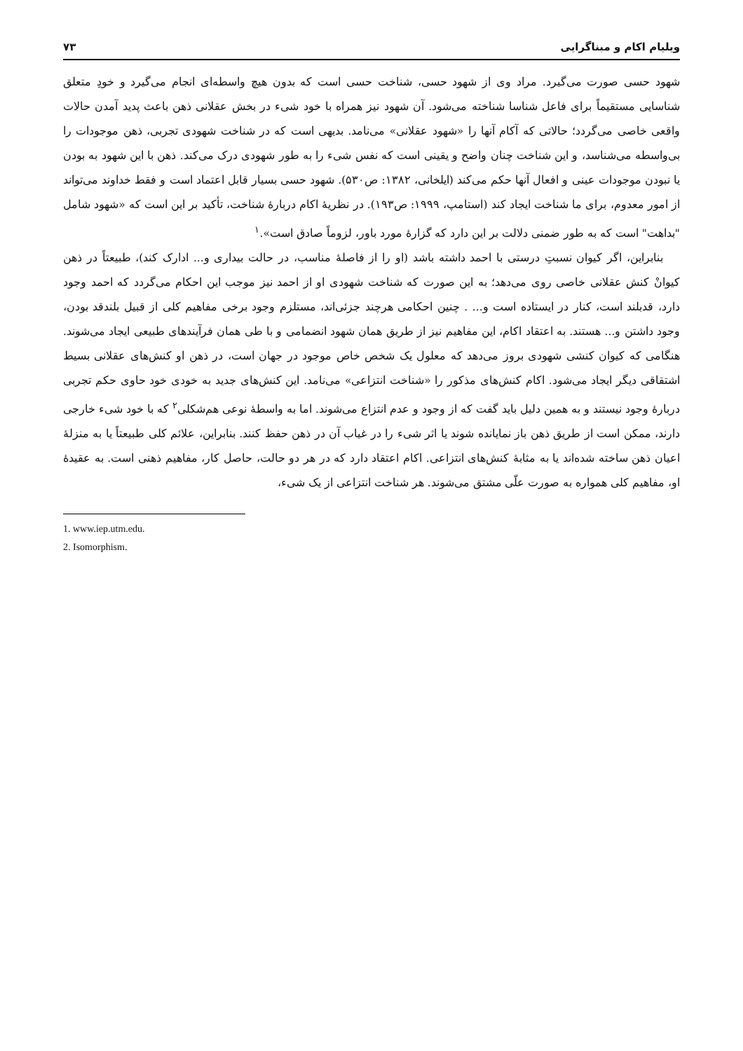ویلیام اکام و مبناگرایی ۷۳
شهود حسی صورت می‌گیرد. مراد وی از شهود حسی، شناخت حسی است که بدون هیچ واسطه‌ای انجام می‌گیرد و خودِ متعلق شناسایی مستقیماً برای فاعل شناسا شناخته می‌شود. آن شهود نیز همراه با خود شیء در بخش عقلانی ذهن باعث پدید آمدن حالات واقعی خاصی می‌گردد؛ حالاتی که آکام آنها را «شهود عقلانی» می‌نامد. بدیهی است که در شناخت شهودی تجربی، ذهن موجودات را بی‌واسطه می‌شناسد، و این شناخت چنان واضح و یقینی است که نفس شیء را به طور شهودی درک می‌کند. ذهن با این شهود به بودن یا نبودن موجودات عینی و افعال آنها حکم می‌کند (ایلخانی، ۱۳۸۲: ص۵۳۰). شهود حسی بسیار قابل اعتماد است و فقط خداوند می‌تواند از امور معدوم، برای ما شناخت ایجاد کند (استامپ، ۱۹۹۹: ص۱۹۳). در نظریهٔ اکام دربارهٔ شناخت، تأکید بر این است که «شهود شامل "بداهت" است که به طور ضمنی دلالت بر این دارد که گزارهٔ مورد باور، لزوماً صادق است».<sup>۱</sup>
بنابراین، اگر کیوان نسبتِ درستی با احمد داشته باشد (او را از فاصلهٔ مناسب، در حالت بیداری و... ادارک کند)، طبیعتاً در ذهن کیوانْ کنش عقلانی خاصی روی می‌دهد؛ به این صورت که شناخت شهودی او از احمد نیز موجب این احکام می‌گردد که احمد وجود دارد، قدبلند است، کنار در ایستاده است و... . چنین احکامی هرچند جزئی‌اند، مستلزم وجود برخی مفاهیم کلی از قبیل بلندقد بودن، وجود داشتن و... هستند. به اعتقاد اکام، این مفاهیم نیز از طریق همان شهود انضمامی و با طی همان فرآیندهای طبیعی ایجاد می‌شوند. هنگامی که کیوان کنشی شهودی بروز می‌دهد که معلول یک شخص خاص موجود در جهان است، در ذهن او کنش‌های عقلانی بسیط اشتقاقی دیگر ایجاد می‌شود. اکام کنش‌های مذکور را «شناخت انتزاعی» می‌نامد. این کنش‌های جدید به خودی خود حاوی حکم تجربی دربارهٔ وجود نیستند و به همین دلیل باید گفت که از وجود و عدم انتزاع می‌شوند. اما به واسطهٔ نوعی هم‌شکلی<sup>۲</sup> که با خود شیء خارجی دارند، ممکن است از طریق ذهن باز نمایانده شوند یا اثر شیء را در غیاب آن در ذهن حفظ کنند. بنابراین، علائم کلی طبیعتاً یا به منزلهٔ اعیان ذهن ساخته شده‌اند یا به مثابهٔ کنش‌های انتزاعی. اکام اعتقاد دارد که در هر دو حالت، حاصل کار، مفاهیم ذهنی است. به عقیدهٔ او، مفاهیم کلی همواره به صورت علّی مشتق می‌شوند. هر شناخت انتزاعی از یک شیء،
1. www.iep.utm.edu.
2. Isomorphism.